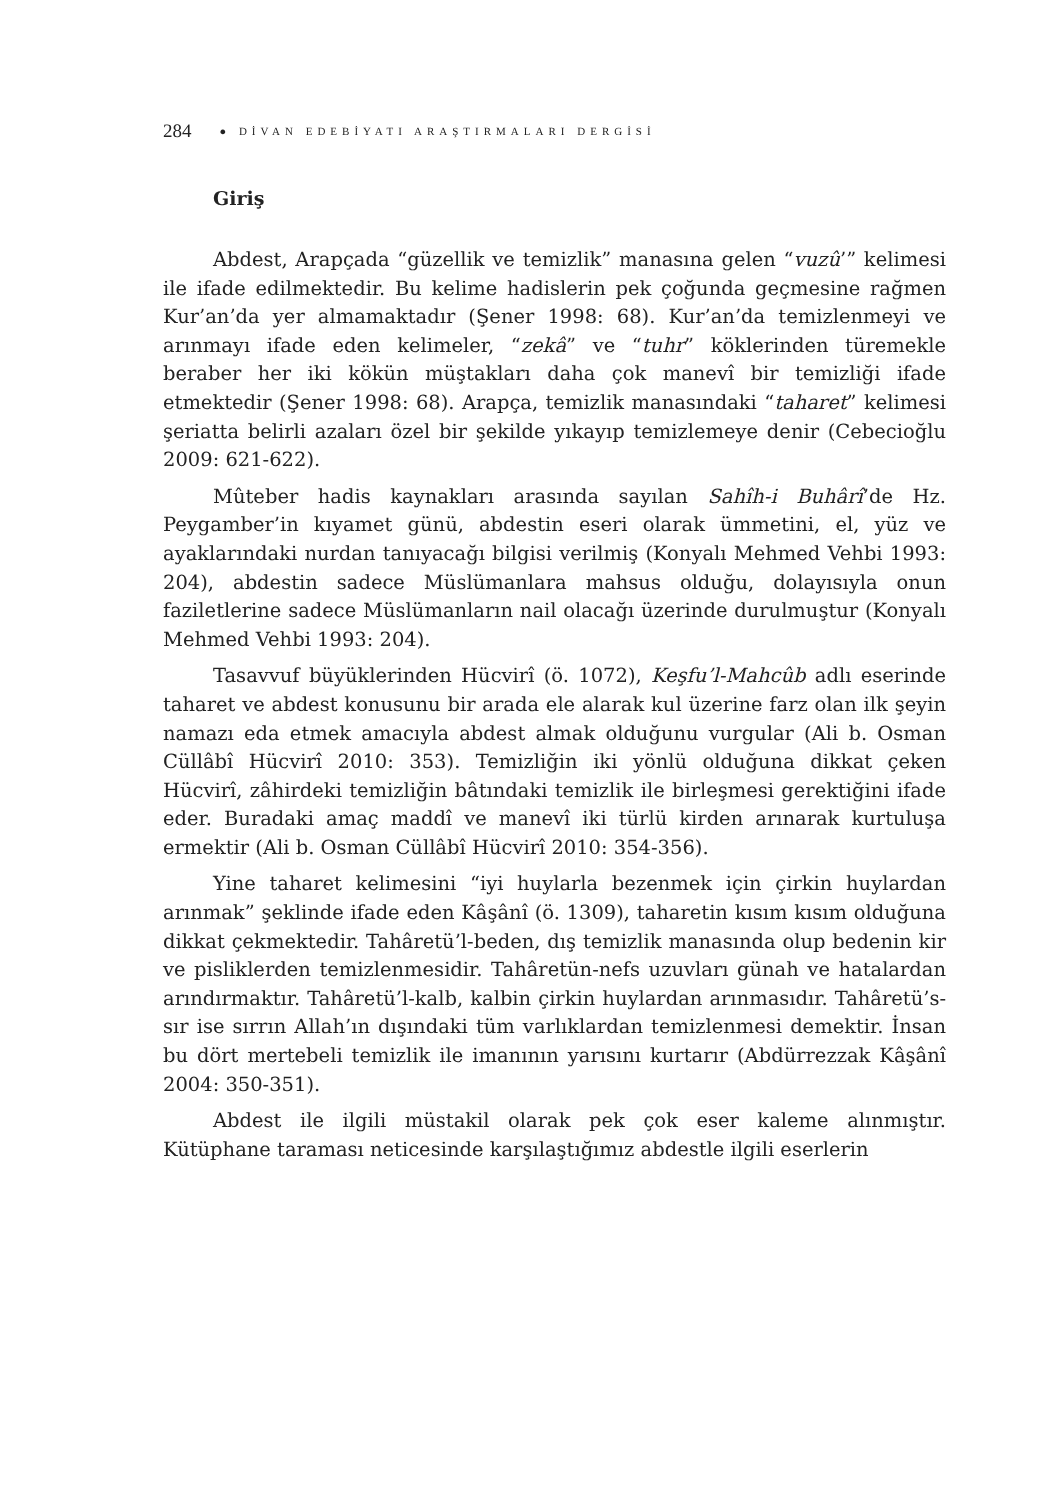284 ● DİVAN EDEBİYATI ARAŞTIRMALARI DERGİSİ
Giriş
Abdest, Arapçada “güzellik ve temizlik” manasına gelen “vuzû’” kelimesi ile ifade edilmektedir. Bu kelime hadislerin pek çoğunda geçmesine rağmen Kur’an’da yer almamaktadır (Şener 1998: 68). Kur’an’da temizlenmeyi ve arınmayı ifade eden kelimeler, “zekâ” ve “tuhr” köklerinden türemekle beraber her iki kökün müştakları daha çok manevî bir temizliği ifade etmektedir (Şener 1998: 68). Arapça, temizlik manasındaki “taharet” kelimesi şeriatta belirli azaları özel bir şekilde yıkayıp temizlemeye denir (Cebecioğlu 2009: 621-622).
Mûteber hadis kaynakları arasında sayılan Sahîh-i Buhârî’de Hz. Peygamber’in kıyamet günü, abdestin eseri olarak ümmetini, el, yüz ve ayaklarındaki nurdan tanıyacağı bilgisi verilmiş (Konyalı Mehmed Vehbi 1993: 204), abdestin sadece Müslümanlara mahsus olduğu, dolayısıyla onun faziletlerine sadece Müslümanların nail olacağı üzerinde durulmuştur (Konyalı Mehmed Vehbi 1993: 204).
Tasavvuf büyüklerinden Hücvirî (ö. 1072), Keşfu’l-Mahcûb adlı eserinde taharet ve abdest konusunu bir arada ele alarak kul üzerine farz olan ilk şeyin namazı eda etmek amacıyla abdest almak olduğunu vurgular (Ali b. Osman Cüllâbî Hücvirî 2010: 353). Temizliğin iki yönlü olduğuna dikkat çeken Hücvirî, zâhirdeki temizliğin bâtındaki temizlik ile birleşmesi gerektiğini ifade eder. Buradaki amaç maddî ve manevî iki türlü kirden arınarak kurtuluşa ermektir (Ali b. Osman Cüllâbî Hücvirî 2010: 354-356).
Yine taharet kelimesini “iyi huylarla bezenmek için çirkin huylardan arınmak” şeklinde ifade eden Kâşânî (ö. 1309), taharetin kısım kısım olduğuna dikkat çekmektedir. Tahâretü’l-beden, dış temizlik manasında olup bedenin kir ve pisliklerden temizlenmesidir. Tahâretün-nefs uzuvları günah ve hatalardan arındırmaktır. Tahâretü’l-kalb, kalbin çirkin huylardan arınmasıdır. Tahâretü’s-sır ise sırrın Allah’ın dışındaki tüm varlıklardan temizlenmesi demektir. İnsan bu dört mertebeli temizlik ile imanının yarısını kurtarır (Abdürrezzak Kâşânî 2004: 350-351).
Abdest ile ilgili müstakil olarak pek çok eser kaleme alınmıştır. Kütüphane taraması neticesinde karşılaştığımız abdestle ilgili eserlerin